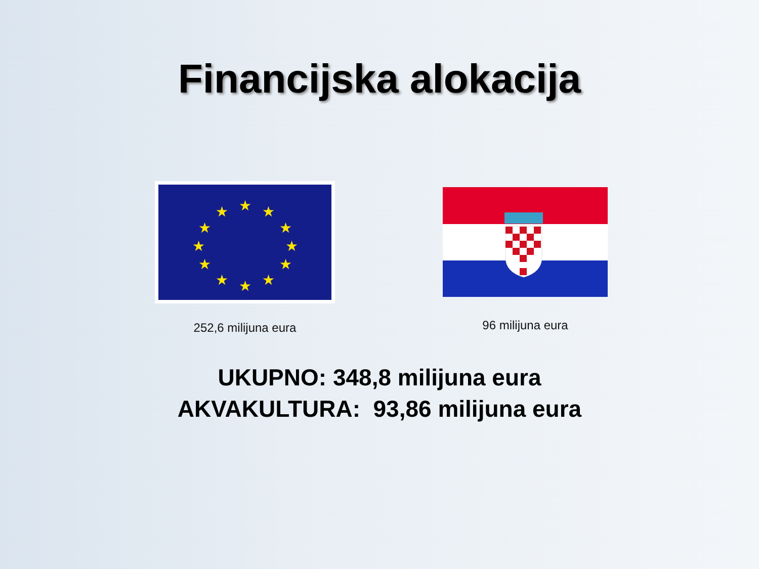Financijska alokacija
★
★
★
★
★
★
★
★
★
★
★
★
252,6 milijuna eura
96 milijuna eura
UKUPNO: 348,8 milijuna eura
AKVAKULTURA: 93,86 milijuna eura